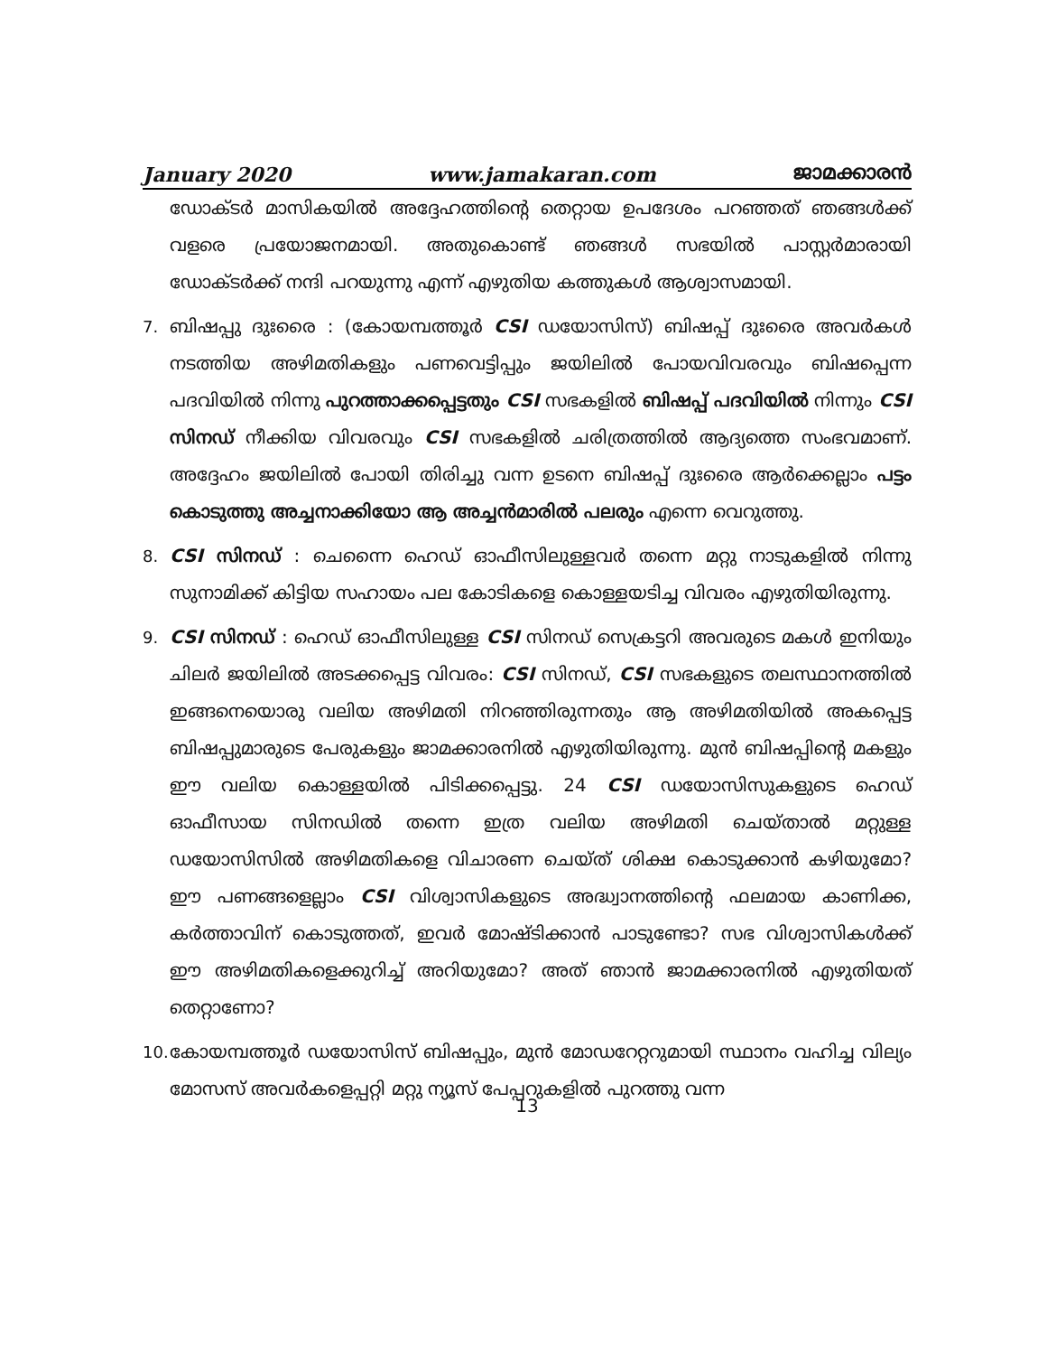January 2020 www.jamakaran.com ജാമക്കാരൻ
ഡോക്ടർ മാസികയിൽ അദ്ദേഹത്തിന്റെ തെറ്റായ ഉപദേശം പറഞ്ഞത് ഞങ്ങൾക്ക് വളരെ പ്രയോജനമായി. അതുകൊണ്ട് ഞങ്ങൾ സഭയിൽ പാസ്റ്റർമാരായി ഡോക്ടർക്ക് നന്ദി പറയുന്നു എന്ന് എഴുതിയ കത്തുകൾ ആശ്വാസമായി.
7. ബിഷപ്പു ദുഃരൈ : (കോയമ്പത്തൂർ CSI ഡയോസിസ്) ബിഷപ്പ് ദുഃരൈ അവർകൾ നടത്തിയ അഴിമതികളും പണവെട്ടിപ്പും ജയിലിൽ പോയവിവരവും ബിഷപ്പെന്ന പദവിയിൽ നിന്നു പുറത്താക്കപ്പെട്ടതും CSI സഭകളിൽ ബിഷപ്പ് പദവിയിൽ നിന്നും CSI സിനഡ് നീക്കിയ വിവരവും CSI സഭകളിൽ ചരിത്രത്തിൽ ആദ്യത്തെ സംഭവമാണ്. അദ്ദേഹം ജയിലിൽ പോയി തിരിച്ചു വന്ന ഉടനെ ബിഷപ്പ് ദുഃരൈ ആർക്കെല്ലാം പട്ടം കൊടുത്തു അച്ചനാക്കിയോ ആ അച്ചൻമാരിൽ പലരും എന്നെ വെറുത്തു.
8. CSI സിനഡ് : ചെന്നൈ ഹെഡ് ഓഫീസിലുള്ളവർ തന്നെ മറ്റു നാടുകളിൽ നിന്നു സുനാമിക്ക് കിട്ടിയ സഹായം പല കോടികളെ കൊള്ളയടിച്ച വിവരം എഴുതിയിരുന്നു.
9. CSI സിനഡ് : ഹെഡ് ഓഫീസിലുള്ള CSI സിനഡ് സെക്രട്ടറി അവരുടെ മകൾ ഇനിയും ചിലർ ജയിലിൽ അടക്കപ്പെട്ട വിവരം: CSI സിനഡ്, CSI സഭകളുടെ തലസ്ഥാനത്തിൽ ഇങ്ങനെയൊരു വലിയ അഴിമതി നിറഞ്ഞിരുന്നതും ആ അഴിമതിയിൽ അകപ്പെട്ട ബിഷപ്പുമാരുടെ പേരുകളും ജാമക്കാരനിൽ എഴുതിയിരുന്നു. മുൻ ബിഷപ്പിന്റെ മകളും ഈ വലിയ കൊള്ളയിൽ പിടിക്കപ്പെട്ടു. 24 CSI ഡയോസിസുകളുടെ ഹെഡ് ഓഫീസായ സിനഡിൽ തന്നെ ഇത്ര വലിയ അഴിമതി ചെയ്താൽ മറ്റുള്ള ഡയോസിസിൽ അഴിമതികളെ വിചാരണ ചെയ്ത് ശിക്ഷ കൊടുക്കാൻ കഴിയുമോ? ഈ പണങ്ങളെല്ലാം CSI വിശ്വാസികളുടെ അദ്ധ്വാനത്തിന്റെ ഫലമായ കാണിക്ക, കർത്താവിന് കൊടുത്തത്, ഇവർ മോഷ്ടിക്കാൻ പാടുണ്ടോ? സഭ വിശ്വാസികൾക്ക് ഈ അഴിമതികളെക്കുറിച്ച് അറിയുമോ? അത് ഞാൻ ജാമക്കാരനിൽ എഴുതിയത് തെറ്റാണോ?
10.
കോയമ്പത്തൂർ ഡയോസിസ് ബിഷപ്പും, മുൻ മോഡറേറ്ററുമായി സ്ഥാനം വഹിച്ച വില്യം മോസസ് അവർകളെപ്പറ്റി മറ്റു ന്യൂസ് പേപ്പറുകളിൽ പുറത്തു വന്ന
13